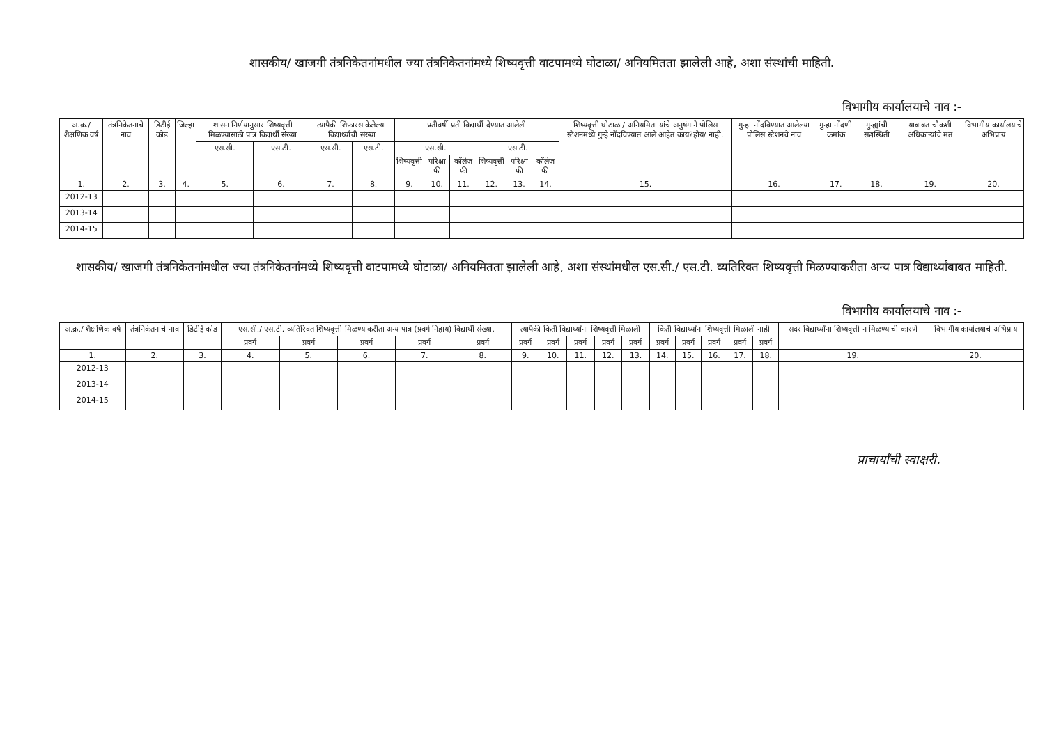शासकीय/ खाजगी तंत्रनिकेतनांमधील ज्या तंत्रनिकेतनांमध्ये शिष्यवृत्ती वाटपामध्ये घोटाळा/ अनियमितता झालेली आहे, अशा संस्थांची माहिती.
विभागीय कार्यालयाचे नाव :-
| अ.क्र./ शैक्षणिक वर्ष | तंत्रनिकेतनाचे नाव | डिटीई कोड | जिल्हा | शासन निर्णयानुसार शिष्यवृत्ती मिळण्यासाठी पात्र विद्यार्थी संख्या | | त्यापैकी शिफारस केलेल्या विद्यार्थ्यांची संख्या | | प्रतीवर्षी प्रती विद्यार्थी देण्यात आलेली | | | | | | शिष्यवृत्ती घोटाळा/ अनियमिता यांचे अनुषंगाने पोलिस स्टेशनमध्ये गुन्हे नोंदविण्यात आले आहेत काय?होय/ नाही. | गुन्हा नोंदविण्यात आलेल्या पोलिस स्टेशनचे नाव | गुन्हा नोंदणी क्रमांक | गुन्ह्यांची सद्यस्थिती | याबाबत चौकशी अधिकाऱ्यांचे मत | विभागीय कार्यालयाचे अभिप्राय |
| --- | --- | --- | --- | --- | --- | --- | --- | --- | --- | --- | --- | --- | --- | --- | --- | --- | --- | --- | --- |
| | | | | एस.सी. | एस.टी. | एस.सी. | एस.टी. | एस.सी. | | | एस.टी. | | | | | | | | |
| | | | | | | | | शिष्यवृत्ती | परिक्षा फी | कॉलेज फी | शिष्यवृत्ती | परिक्षा फी | कॉलेज फी | | | | | | |
| 1. | 2. | 3. | 4. | 5. | 6. | 7. | 8. | 9. | 10. | 11. | 12. | 13. | 14. | 15. | 16. | 17. | 18. | 19. | 20. |
| 2012-13 | | | | | | | | | | | | | | | | | | | |
| 2013-14 | | | | | | | | | | | | | | | | | | | |
| 2014-15 | | | | | | | | | | | | | | | | | | | |
शासकीय/ खाजगी तंत्रनिकेतनांमधील ज्या तंत्रनिकेतनांमध्ये शिष्यवृत्ती वाटपामध्ये घोटाळा/ अनियमितता झालेली आहे, अशा संस्थांमधील एस.सी./ एस.टी. व्यतिरिक्त शिष्यवृत्ती मिळण्याकरीता अन्य पात्र विद्यार्थ्यांबाबत माहिती.
विभागीय कार्यालयाचे नाव :-
| अ.क्र./ शैक्षणिक वर्ष | तंत्रनिकेतनाचे नाव | डिटीई कोड | एस.सी./ एस.टी. व्यतिरिक्त शिष्यवृत्ती मिळण्याकरीता अन्य पात्र (प्रवर्ग निहाय) विद्यार्थी संख्या. | | | | | त्यापैकी किती विद्यार्थ्यांना शिष्यवृत्ती मिळाली | | | | | किती विद्यार्थ्यांना शिष्यवृत्ती मिळाली नाही | | | | | सदर विद्यार्थ्यांना शिष्यवृत्ती न मिळण्याची कारणे | विभागीय कार्यालयाचे अभिप्राय |
| --- | --- | --- | --- | --- | --- | --- | --- | --- | --- | --- | --- | --- | --- | --- | --- | --- | --- | --- | --- |
| | | | प्रवर्ग | प्रवर्ग | प्रवर्ग | प्रवर्ग | प्रवर्ग | प्रवर्ग | प्रवर्ग | प्रवर्ग | प्रवर्ग | प्रवर्ग | प्रवर्ग | प्रवर्ग | प्रवर्ग | प्रवर्ग | प्रवर्ग | | |
| 1. | 2. | 3. | 4. | 5. | 6. | 7. | 8. | 9. | 10. | 11. | 12. | 13. | 14. | 15. | 16. | 17. | 18. | 19. | 20. |
| 2012-13 | | | | | | | | | | | | | | | | | | | |
| 2013-14 | | | | | | | | | | | | | | | | | | | |
| 2014-15 | | | | | | | | | | | | | | | | | | | |
प्राचार्यांची स्वाक्षरी.